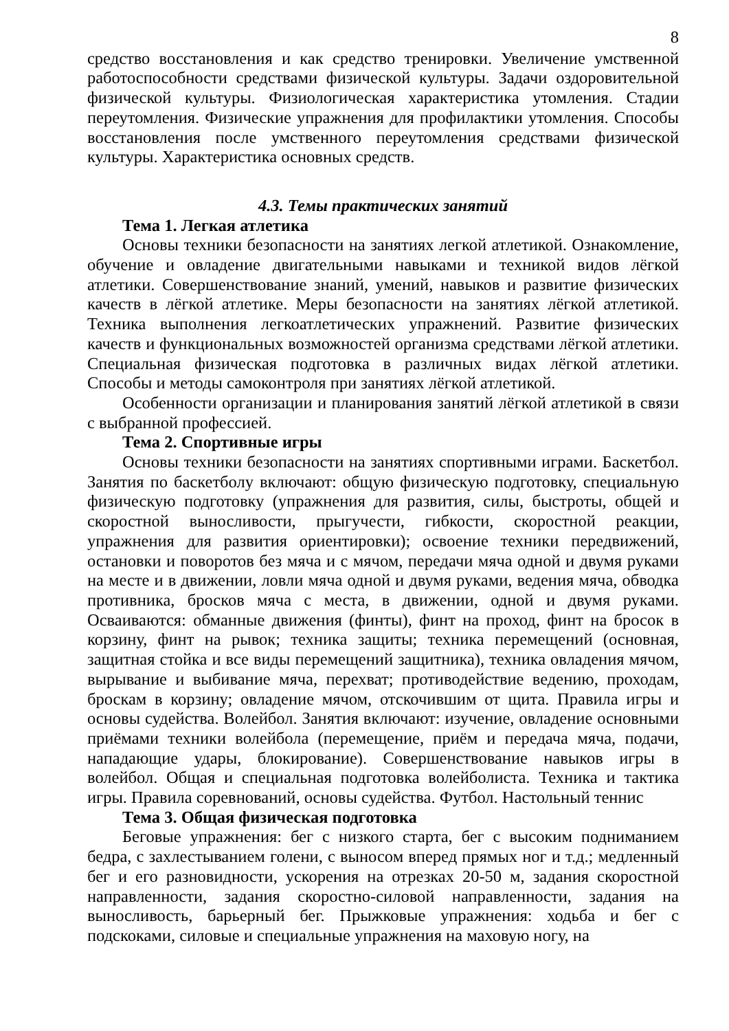8
средство восстановления и как средство тренировки. Увеличение умственной работоспособности средствами физической культуры. Задачи оздоровительной физической культуры. Физиологическая характеристика утомления. Стадии переутомления. Физические упражнения для профилактики утомления. Способы восстановления после умственного переутомления средствами физической культуры. Характеристика основных средств.
4.3. Темы практических занятий
Тема 1. Легкая атлетика
Основы техники безопасности на занятиях легкой атлетикой. Ознакомление, обучение и овладение двигательными навыками и техникой видов лёгкой атлетики. Совершенствование знаний, умений, навыков и развитие физических качеств в лёгкой атлетике. Меры безопасности на занятиях лёгкой атлетикой. Техника выполнения легкоатлетических упражнений. Развитие физических качеств и функциональных возможностей организма средствами лёгкой атлетики. Специальная физическая подготовка в различных видах лёгкой атлетики. Способы и методы самоконтроля при занятиях лёгкой атлетикой.
Особенности организации и планирования занятий лёгкой атлетикой в связи с выбранной профессией.
Тема 2. Спортивные игры
Основы техники безопасности на занятиях спортивными играми. Баскетбол. Занятия по баскетболу включают: общую физическую подготовку, специальную физическую подготовку (упражнения для развития, силы, быстроты, общей и скоростной выносливости, прыгучести, гибкости, скоростной реакции, упражнения для развития ориентировки); освоение техники передвижений, остановки и поворотов без мяча и с мячом, передачи мяча одной и двумя руками на месте и в движении, ловли мяча одной и двумя руками, ведения мяча, обводка противника, бросков мяча с места, в движении, одной и двумя руками. Осваиваются: обманные движения (финты), финт на проход, финт на бросок в корзину, финт на рывок; техника защиты; техника перемещений (основная, защитная стойка и все виды перемещений защитника), техника овладения мячом, вырывание и выбивание мяча, перехват; противодействие ведению, проходам, броскам в корзину; овладение мячом, отскочившим от щита. Правила игры и основы судейства. Волейбол. Занятия включают: изучение, овладение основными приёмами техники волейбола (перемещение, приём и передача мяча, подачи, нападающие удары, блокирование). Совершенствование навыков игры в волейбол. Общая и специальная подготовка волейболиста. Техника и тактика игры. Правила соревнований, основы судейства. Футбол. Настольный теннис
Тема 3. Общая физическая подготовка
Беговые упражнения: бег с низкого старта, бег с высоким подниманием бедра, с захлестыванием голени, с выносом вперед прямых ног и т.д.; медленный бег и его разновидности, ускорения на отрезках 20-50 м, задания скоростной направленности, задания скоростно-силовой направленности, задания на выносливость, барьерный бег. Прыжковые упражнения: ходьба и бег с подскоками, силовые и специальные упражнения на маховую ногу, на